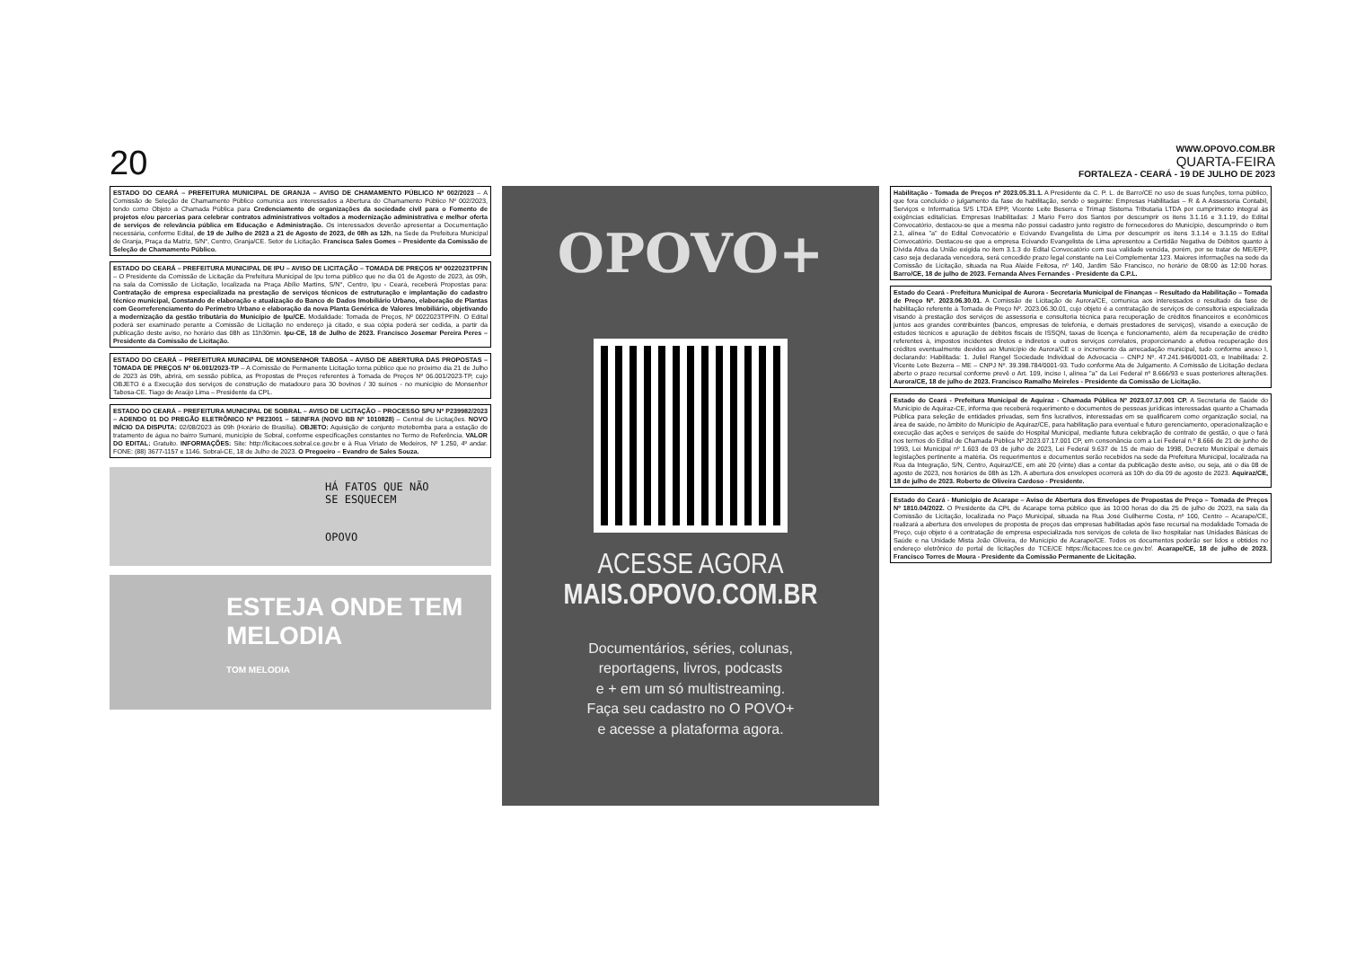20
WWW.OPOVO.COM.BR
QUARTA-FEIRA
FORTALEZA - CEARÁ - 19 DE JULHO DE 2023
ESTADO DO CEARÁ – PREFEITURA MUNICIPAL DE GRANJA – AVISO DE CHAMAMENTO PÚBLICO Nº 002/2023 – A Comissão de Seleção de Chamamento Público comunica aos interessados a Abertura do Chamamento Público Nº 002/2023, tendo como Objeto a Chamada Pública para Credenciamento de organizações da sociedade civil para o Fomento de projetos e/ou parcerias para celebrar contratos administrativos voltados a modernização administrativa e melhor oferta de serviços de relevância pública em Educação e Administração. Os interessados deverão apresentar a Documentação necessária, conforme Edital, de 19 de Julho de 2023 a 21 de Agosto de 2023, de 08h as 12h, na Sede da Prefeitura Municipal de Granja, Praça da Matriz, S/N°, Centro, Granja/CE. Setor de Licitação. Francisca Sales Gomes – Presidente da Comissão de Seleção de Chamamento Público.
ESTADO DO CEARÁ – PREFEITURA MUNICIPAL DE IPU – AVISO DE LICITAÇÃO – TOMADA DE PREÇOS Nº 0022023TPFIN – O Presidente da Comissão de Licitação da Prefeitura Municipal de Ipu torna público que no dia 01 de Agosto de 2023, às 09h, na sala da Comissão de Licitação, localizada na Praça Abílio Martins, S/N°, Centro, Ipu - Ceará, receberá Propostas para: Contratação de empresa especializada na prestação de serviços técnicos de estruturação e implantação do cadastro técnico municipal, Constando de elaboração e atualização do Banco de Dados Imobiliário Urbano, elaboração de Plantas com Georreferenciamento do Perímetro Urbano e elaboração da nova Planta Genérica de Valores Imobiliário, objetivando a modernização da gestão tributária do Município de Ipu/CE. Modalidade: Tomada de Preços, Nº 0022023TPFIN. O Edital poderá ser examinado perante a Comissão de Licitação no endereço já citado, e sua cópia poderá ser cedida, a partir da publicação deste aviso, no horário das 08h as 11h30min. Ipu-CE, 18 de Julho de 2023. Francisco Josemar Pereira Peres – Presidente da Comissão de Licitação.
ESTADO DO CEARÁ – PREFEITURA MUNICIPAL DE MONSENHOR TABOSA – AVISO DE ABERTURA DAS PROPOSTAS – TOMADA DE PREÇOS Nº 06.001/2023-TP – A Comissão de Permanente Licitação torna público que no próximo dia 21 de Julho de 2023 às 09h, abrirá, em sessão pública, as Propostas de Preços referentes à Tomada de Preços Nº 06.001/2023-TP, cujo OBJETO é a Execução dos serviços de construção de matadouro para 30 bovinos / 30 suínos - no município de Monsenhor Tabosa-CE. Tiago de Araújo Lima – Presidente da CPL.
ESTADO DO CEARÁ – PREFEITURA MUNICIPAL DE SOBRAL – AVISO DE LICITAÇÃO – PROCESSO SPU Nº P239982/2023 – ADENDO 01 DO PREGÃO ELETRÔNICO Nº PE23001 – SEINFRA (NOVO BB Nº 1010828) – Central de Licitações. NOVO INÍCIO DA DISPUTA: 02/08/2023 às 09h (Horário de Brasília). OBJETO: Aquisição de conjunto motobomba para a estação de tratamento de água no bairro Sumaré, município de Sobral, conforme especificações constantes no Termo de Referência. VALOR DO EDITAL: Gratuito. INFORMAÇÕES: Site: http://licitacoes.sobral.ce.gov.br e à Rua Viriato de Medeiros, Nº 1.250, 4º andar. FONE: (88) 3677-1157 e 1146. Sobral-CE, 18 de Julho de 2023. O Pregoeiro – Evandro de Sales Souza.
HÁ FATOS QUE NÃO
SE ESQUECEM
OPOVO
ESTEJA ONDE TEM MELODIA
TOM MELODIA
OPOVO+
ACESSE AGORA
MAIS.OPOVO.COM.BR
Documentários, séries, colunas,
reportagens, livros, podcasts
e + em um só multistreaming.
Faça seu cadastro no O POVO+
e acesse a plataforma agora.
Habilitação - Tomada de Preços nº 2023.05.31.1. A Presidente da C. P. L. de Barro/CE no uso de suas funções, torna público, que fora concluído o julgamento da fase de habilitação, sendo o seguinte: Empresas Habilitadas – R & A Assessoria Contabil, Serviços e Informatica S/S LTDA EPP, Vicente Leite Beserra e Trimap Sistema Tributaria LTDA por cumprimento integral às exigências editalícias. Empresas Inabilitadas: J Mario Ferro dos Santos por descumprir os itens 3.1.16 e 3.1.19, do Edital Convocatório, destacou-se que a mesma não possui cadastro junto registro de fornecedores do Município, descumprindo o item 2.1, alínea "a" do Edital Convocatório e Ecivando Evangelista de Lima por descumprir os itens 3.1.14 e 3.1.15 do Edital Convocatório. Destacou-se que a empresa Ecivando Evangelista de Lima apresentou a Certidão Negativa de Débitos quanto à Dívida Ativa da União exigida no item 3.1.3 do Edital Convocatório com sua validade vencida, porém, por se tratar de ME/EPP, caso seja declarada vencedora, será concedido prazo legal constante na Lei Complementar 123. Maiores informações na sede da Comissão de Licitação, situada na Rua Alaide Feitosa, nº 140, Jardim São Francisco, no horário de 08:00 às 12:00 horas. Barro/CE, 18 de julho de 2023. Fernanda Alves Fernandes - Presidente da C.P.L.
Estado do Ceará - Prefeitura Municipal de Aurora - Secretaria Municipal de Finanças – Resultado da Habilitação – Tomada de Preço Nº. 2023.06.30.01. A Comissão de Licitação de Aurora/CE, comunica aos interessados o resultado da fase de habilitação referente à Tomada de Preço Nº. 2023.06.30.01, cujo objeto é a contratação de serviços de consultoria especializada visando à prestação dos serviços de assessoria e consultoria técnica para recuperação de créditos financeiros e econômicos juntos aos grandes contribuintes (bancos, empresas de telefonia, e demais prestadores de serviços), visando a execução de estudos técnicos e apuração de débitos fiscais de ISSQN, taxas de licença e funcionamento, além da recuperação de crédito referentes à, impostos incidentes diretos e indiretos e outros serviços correlatos, proporcionando a efetiva recuperação dos créditos eventualmente devidos ao Município de Aurora/CE e o incremento da arrecadação municipal, tudo conforme anexo I, declarando: Habilitada: 1. Juliel Rangel Sociedade Individual de Advocacia – CNPJ Nº. 47.241.946/0001-03, e Inabilitada: 2. Vicente Lete Bezerra – ME – CNPJ Nº. 39.398.784/0001-93. Tudo conforme Ata de Julgamento. A Comissão de Licitação declara aberto o prazo recursal conforme prevê o Art. 109, inciso I, alínea "a" da Lei Federal nº 8.666/93 e suas posteriores alterações. Aurora/CE, 18 de julho de 2023. Francisco Ramalho Meireles - Presidente da Comissão de Licitação.
Estado do Ceará - Prefeitura Municipal de Aquiraz - Chamada Pública Nº 2023.07.17.001 CP. A Secretaria de Saúde do Município de Aquiraz-CE, informa que receberá requerimento e documentos de pessoas jurídicas interessadas quanto a Chamada Pública para seleção de entidades privadas, sem fins lucrativos, interessadas em se qualificarem como organização social, na área de saúde, no âmbito do Município de Aquiraz/CE, para habilitação para eventual e futuro gerenciamento, operacionalização e execução das ações e serviços de saúde do Hospital Municipal, mediante futura celebração de contrato de gestão, o que o fará nos termos do Edital de Chamada Pública Nº 2023.07.17.001 CP, em consonância com a Lei Federal n.º 8.666 de 21 de junho de 1993, Lei Municipal nº 1.603 de 03 de julho de 2023, Lei Federal 9.637 de 15 de maio de 1998, Decreto Municipal e demais legislações pertinente a matéria. Os requerimentos e documentos serão recebidos na sede da Prefeitura Municipal, localizada na Rua da Integração, S/N, Centro, Aquiraz/CE, em até 20 (vinte) dias a contar da publicação deste aviso, ou seja, até o dia 08 de agosto de 2023, nos horários de 08h às 12h. A abertura dos envelopes ocorrerá as 10h do dia 09 de agosto de 2023. Aquiraz/CE, 18 de julho de 2023. Roberto de Oliveira Cardoso - Presidente.
Estado do Ceará - Município de Acarape – Aviso de Abertura dos Envelopes de Propostas de Preço – Tomada de Preços Nº 1810.04/2022. O Presidente da CPL de Acarape torna público que às 10:00 horas do dia 25 de julho de 2023, na sala da Comissão de Licitação, localizada no Paço Municipal, situada na Rua José Guilherme Costa, nº 100, Centro – Acarape/CE, realizará a abertura dos envelopes de proposta de preços das empresas habilitadas após fase recursal na modalidade Tomada de Preço, cujo objeto é a contratação de empresa especializada nos serviços de coleta de lixo hospitalar nas Unidades Básicas de Saúde e na Unidade Mista João Oliveira, do Município de Acarape/CE. Todos os documentos poderão ser lidos e obtidos no endereço eletrônico do portal de licitações do TCE/CE https://licitacoes.tce.ce.gov.br/. Acarape/CE, 18 de julho de 2023. Francisco Torres de Moura - Presidente da Comissão Permanente de Licitação.